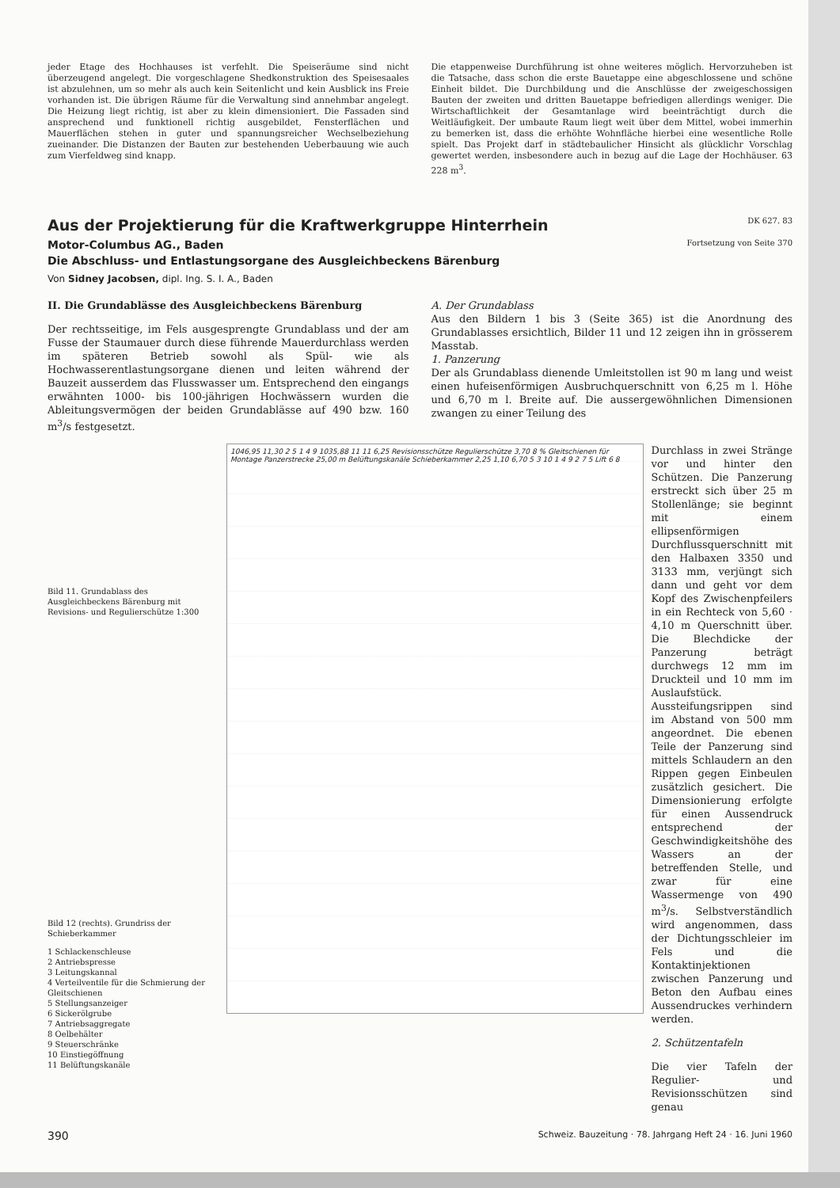jeder Etage des Hochhauses ist verfehlt. Die Speiseräume sind nicht überzeugend angelegt. Die vorgeschlagene Shedkonstruktion des Speisesaales ist abzulehnen, um so mehr als auch kein Seitenlicht und kein Ausblick ins Freie vorhanden ist. Die übrigen Räume für die Verwaltung sind annehmbar angelegt. Die Heizung liegt richtig, ist aber zu klein dimensioniert. Die Fassaden sind ansprechend und funktionell richtig ausgebildet, Fensterflächen und Mauerflächen stehen in guter und spannungsreicher Wechselbeziehung zueinander. Die Distanzen der Bauten zur bestehenden Ueberbauung wie auch zum Vierfeldweg sind knapp.
Die etappenweise Durchführung ist ohne weiteres möglich. Hervorzuheben ist die Tatsache, dass schon die erste Bauetappe eine abgeschlossene und schöne Einheit bildet. Die Durchbildung und die Anschlüsse der zweigeschossigen Bauten der zweiten und dritten Bauetappe befriedigen allerdings weniger. Die Wirtschaftlichkeit der Gesamtanlage wird beeinträchtigt durch die Weitläufigkeit. Der umbaute Raum liegt weit über dem Mittel, wobei immerhin zu bemerken ist, dass die erhöhte Wohnfläche hierbei eine wesentliche Rolle spielt. Das Projekt darf in städtebaulicher Hinsicht als glücklichr Vorschlag gewertet werden, insbesondere auch in bezug auf die Lage der Hochhäuser. 63 228 m<sup>3</sup>.
Aus der Projektierung für die Kraftwerkgruppe Hinterrhein DK 627. 83
Motor-Columbus AG., Baden Fortsetzung von Seite 370
Die Abschluss- und Entlastungsorgane des Ausgleichbeckens Bärenburg
Von Sidney Jacobsen, dipl. Ing. S. I. A., Baden
II. Die Grundablässe des Ausgleichbeckens Bärenburg
Der rechtsseitige, im Fels ausgesprengte Grundablass und der am Fusse der Staumauer durch diese führende Mauerdurchlass werden im späteren Betrieb sowohl als Spül- wie als Hochwasserentlastungsorgane dienen und leiten während der Bauzeit ausserdem das Flusswasser um. Entsprechend den eingangs erwähnten 1000- bis 100-jährigen Hochwässern wurden die Ableitungsvermögen der beiden Grundablässe auf 490 bzw. 160 m<sup>3</sup>/s festgesetzt.
A. Der Grundablass
Aus den Bildern 1 bis 3 (Seite 365) ist die Anordnung des Grundablasses ersichtlich, Bilder 11 und 12 zeigen ihn in grösserem Masstab.
1. Panzerung
Der als Grundablass dienende Umleitstollen ist 90 m lang und weist einen hufeisenförmigen Ausbruchquerschnitt von 6,25 m l. Höhe und 6,70 m l. Breite auf. Die aussergewöhnlichen Dimensionen zwangen zu einer Teilung des
Bild 11. Grundablass des Ausgleichbeckens Bärenburg mit Revisions- und Regulierschütze 1:300
Bild 12 (rechts). Grundriss der Schieberkammer
1 Schlackenschleuse
2 Antriebspresse
3 Leitungskannal
4 Verteilventile für die Schmierung der Gleitschienen
5 Stellungsanzeiger
6 Sickerölgrube
7 Antriebsaggregate
8 Oelbehälter
9 Steuerschränke
10 Einstiegöffnung
11 Belüftungskanäle
1046,95 11,30 2 5 1 4 9 1035,88 11 11 6,25 Revisionsschütze Regulierschütze 3,70 8 % Gleitschienen für Montage Panzerstrecke 25,00 m Belüftungskanäle Schieberkammer 2,25 1,10 6,70 5 3 10 1 4 9 2 7 5 Lift 6 8
Durchlass in zwei Stränge vor und hinter den Schützen. Die Panzerung erstreckt sich über 25 m Stollenlänge; sie beginnt mit einem ellipsenförmigen Durchflussquerschnitt mit den Halbaxen 3350 und 3133 mm, verjüngt sich dann und geht vor dem Kopf des Zwischenpfeilers in ein Rechteck von 5,60 · 4,10 m Querschnitt über. Die Blechdicke der Panzerung beträgt durchwegs 12 mm im Druckteil und 10 mm im Auslaufstück. Aussteifungsrippen sind im Abstand von 500 mm angeordnet. Die ebenen Teile der Panzerung sind mittels Schlaudern an den Rippen gegen Einbeulen zusätzlich gesichert. Die Dimensionierung erfolgte für einen Aussendruck entsprechend der Geschwindigkeitshöhe des Wassers an der betreffenden Stelle, und zwar für eine Wassermenge von 490 m<sup>3</sup>/s. Selbstverständlich wird angenommen, dass der Dichtungsschleier im Fels und die Kontaktinjektionen zwischen Panzerung und Beton den Aufbau eines Aussendruckes verhindern werden.
2. Schützentafeln
Die vier Tafeln der Regulier- und Revisionsschützen sind genau
390 Schweiz. Bauzeitung · 78. Jahrgang Heft 24 · 16. Juni 1960